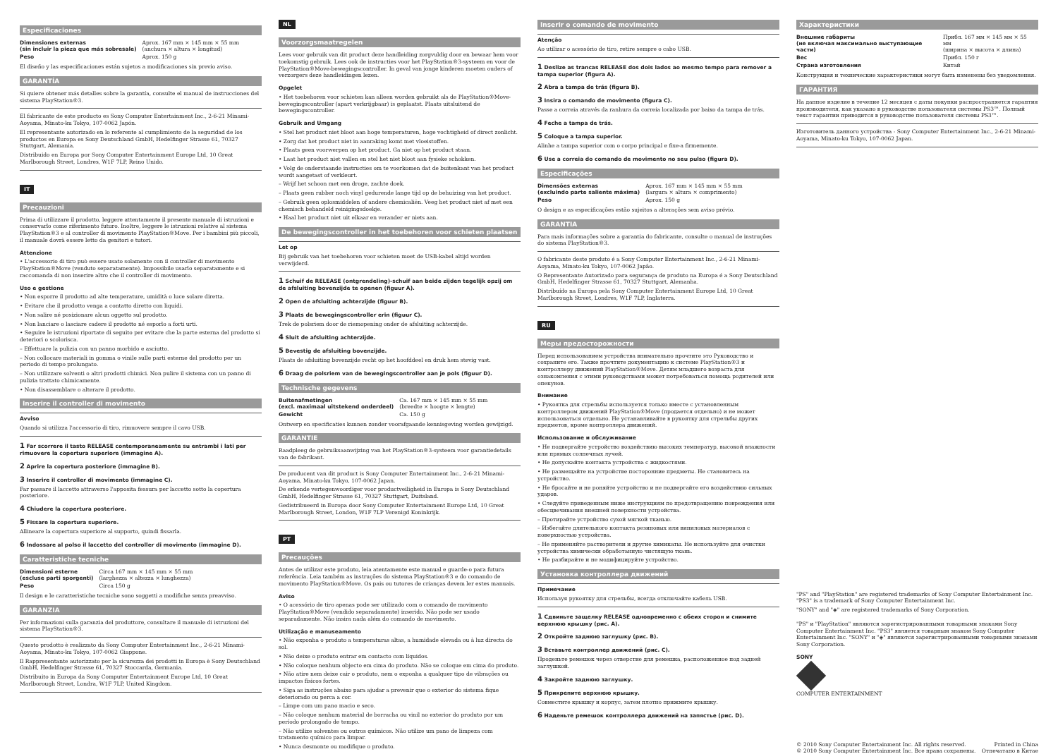Especificaciones
| Dimensiones externas (sin incluir la pieza que más sobresale) | Aprox. 167 mm × 145 mm × 55 mm (anchura × altura × longitud) |
| Peso | Aprox. 150 g |
El diseño y las especificaciones están sujetos a modificaciones sin previo aviso.
GARANTÍA
Si quiere obtener más detalles sobre la garantía, consulte el manual de instrucciones del sistema PlayStation®3.
El fabricante de este producto es Sony Computer Entertainment Inc., 2-6-21 Minami-Aoyama, Minato-ku Tokyo, 107-0062 Japón.
El representante autorizado en lo referente al cumplimiento de la seguridad de los productos en Europa es Sony Deutschland GmbH, Hedelfinger Strasse 61, 70327 Stuttgart, Alemania.
Distribuido en Europa por Sony Computer Entertainment Europe Ltd, 10 Great Marlborough Street, Londres, W1F 7LP, Reino Unido.
IT
Precauzioni
Prima di utilizzare il prodotto, leggere attentamente il presente manuale di istruzioni e conservarlo come riferimento futuro. Inoltre, leggere le istruzioni relative al sistema PlayStation®3 e al controller di movimento PlayStation®Move. Per i bambini più piccoli, il manuale dovrà essere letto da genitori e tutori.
Attenzione
• L'accessorio di tiro può essere usato solamente con il controller di movimento PlayStation®Move (venduto separatamente). Impossibile usarlo separatamente e si raccomanda di non inserire altro che il controller di movimento.
Uso e gestione
• Non esporre il prodotto ad alte temperature, umidità o luce solare diretta.
• Evitare che il prodotto venga a contatto diretto con liquidi.
• Non salire né posizionare alcun oggetto sul prodotto.
• Non lanciare o lasciare cadere il prodotto né esporlo a forti urti.
• Seguire le istruzioni riportate di seguito per evitare che la parte esterna del prodotto si deteriori o scolorisca.
– Effettuare la pulizia con un panno morbido e asciutto.
– Non collocare materiali in gomma o vinile sulle parti esterne del prodotto per un periodo di tempo prolungato.
– Non utilizzare solventi o altri prodotti chimici. Non pulire il sistema con un panno di pulizia trattato chimicamente.
• Non disassemblare o alterare il prodotto.
Inserire il controller di movimento
Avviso
Quando si utilizza l'accessorio di tiro, rimuovere sempre il cavo USB.
1 Far scorrere il tasto RELEASE contemporaneamente su entrambi i lati per rimuovere la copertura superiore (immagine A).
2 Aprire la copertura posteriore (immagine B).
3 Inserire il controller di movimento (immagine C).
Far passare il laccetto attraverso l'apposita fessura per laccetto sotto la copertura posteriore.
4 Chiudere la copertura posteriore.
5 Fissare la copertura superiore.
Allineare la copertura superiore al supporto, quindi fissarla.
6 Indossare al polso il laccetto del controller di movimento (immagine D).
Caratteristiche tecniche
| Dimensioni esterne (escluse parti sporgenti) | Circa 167 mm × 145 mm × 55 mm (larghezza × altezza × lunghezza) |
| Peso | Circa 150 g |
Il design e le caratteristiche tecniche sono soggetti a modifiche senza preavviso.
GARANZIA
Per informazioni sulla garanzia del produttore, consultare il manuale di istruzioni del sistema PlayStation®3.
Questo prodotto è realizzato da Sony Computer Entertainment Inc., 2-6-21 Minami-Aoyama, Minato-ku Tokyo, 107-0062 Giappone.
Il Rappresentante autorizzato per la sicurezza dei prodotti in Europa è Sony Deutschland GmbH, Hedelfinger Strasse 61, 70327 Stoccarda, Germania.
Distribuito in Europa da Sony Computer Entertainment Europe Ltd, 10 Great Marlborough Street, Londra, W1F 7LP, United Kingdom.
NL
Voorzorgsmaatregelen
Lees voor gebruik van dit product deze handleiding zorgvuldig door en bewaar hem voor toekomstig gebruik. Lees ook de instructies voor het PlayStation®3-systeem en voor de PlayStation®Move-bewegingscontroller. In geval van jonge kinderen moeten ouders of verzorgers deze handleidingen lezen.
Opgelet
• Het toebehoren voor schieten kan alleen worden gebruikt als de PlayStation®Move-bewegingscontroller (apart verkrijgbaar) is geplaatst. Plaats uitsluitend de bewegingscontroller.
Gebruik and Umgang
• Stel het product niet bloot aan hoge temperaturen, hoge vochtigheid of direct zonlicht.
• Zorg dat het product niet in aanraking komt met vloeistoffen.
• Plaats geen voorwerpen op het product. Ga niet op het product staan.
• Laat het product niet vallen en stel het niet bloot aan fysieke schokken.
• Volg de onderstaande instructies om te voorkomen dat de buitenkant van het product wordt aangetast of verkleurt.
– Wrijf het schoon met een droge, zachte doek.
– Plaats geen rubber noch vinyl gedurende lange tijd op de behuizing van het product.
– Gebruik geen oplosmiddelen of andere chemicaliën. Veeg het product niet af met een chemisch behandeld reinigingsdoekje.
• Haal het product niet uit elkaar en verander er niets aan.
De bewegingscontroller in het toebehoren voor schieten plaatsen
Let op
Bij gebruik van het toebehoren voor schieten moet de USB-kabel altijd worden verwijderd.
1 Schuif de RELEASE (ontgrendeling)-schuif aan beide zijden tegelijk opzij om de afsluiting bovenzijde te openen (figuur A).
2 Open de afsluiting achterzijde (figuur B).
3 Plaats de bewegingscontroller erin (figuur C).
Trek de polsriem door de riemopening onder de afsluiting achterzijde.
4 Sluit de afsluiting achterzijde.
5 Bevestig de afsluiting bovenzijde.
Plaats de afsluiting bovenzijde recht op het hoofddeel en druk hem stevig vast.
6 Draag de polsriem van de bewegingscontroller aan je pols (figuur D).
Technische gegevens
| Buitenafmetingen (excl. maximaal uitstekend onderdeel) | Ca. 167 mm × 145 mm × 55 mm (breedte × hoogte × lengte) |
| Gewicht | Ca. 150 g |
Ontwerp en specificaties kunnen zonder voorafgaande kennisgeving worden gewijzigd.
GARANTIE
Raadpleeg de gebruiksaanwijzing van het PlayStation®3-systeem voor garantiedetails van de fabrikant.
De producent van dit product is Sony Computer Entertainment Inc., 2-6-21 Minami-Aoyama, Minato-ku Tokyo, 107-0062 Japan.
De erkende vertegenwoordiger voor productveiligheid in Europa is Sony Deutschland GmbH, Hedelfinger Strasse 61, 70327 Stuttgart, Duitsland.
Gedistribueerd in Europa door Sony Computer Entertainment Europe Ltd, 10 Great Marlborough Street, London, W1F 7LP Verenigd Koninkrijk.
PT
Precauções
Antes de utilizar este produto, leia atentamente este manual e guarde-o para futura referência. Leia também as instruções do sistema PlayStation®3 e do comando de movimento PlayStation®Move. Os pais ou tutores de crianças devem ler estes manuais.
Aviso
• O acessório de tiro apenas pode ser utilizado com o comando de movimento PlayStation®Move (vendido separadamente) inserido. Não pode ser usado separadamente. Não insira nada além do comando de movimento.
Utilização e manuseamento
• Não exponha o produto a temperaturas altas, a humidade elevada ou à luz directa do sol.
• Não deixe o produto entrar em contacto com líquidos.
• Não coloque nenhum objecto em cima do produto. Não se coloque em cima do produto.
• Não atire nem deixe cair o produto, nem o exponha a qualquer tipo de vibrações ou impactos físicos fortes.
• Siga as instruções abaixo para ajudar a prevenir que o exterior do sistema fique deteriorado ou perca a cor.
– Limpe com um pano macio e seco.
– Não coloque nenhum material de borracha ou vinil no exterior do produto por um período prolongado de tempo.
– Não utilize solventes ou outros químicos. Não utilize um pano de limpeza com tratamento químico para limpar.
• Nunca desmonte ou modifique o produto.
Inserir o comando de movimento
Atenção
Ao utilizar o acessório de tiro, retire sempre o cabo USB.
1 Deslize as trancas RELEASE dos dois lados ao mesmo tempo para remover a tampa superior (figura A).
2 Abra a tampa de trás (figura B).
3 Insira o comando de movimento (figura C).
Passe a correia através da ranhura da correia localizada por baixo da tampa de trás.
4 Feche a tampa de trás.
5 Coloque a tampa superior.
Alinhe a tampa superior com o corpo principal e fixe-a firmemente.
6 Use a correia do comando de movimento no seu pulso (figura D).
Especificações
| Dimensões externas (excluindo parte saliente máxima) | Aprox. 167 mm × 145 mm × 55 mm (largura × altura × comprimento) |
| Peso | Aprox. 150 g |
O design e as especificações estão sujeitos a alterações sem aviso prévio.
GARANTIA
Para mais informações sobre a garantia do fabricante, consulte o manual de instruções do sistema PlayStation®3.
O fabricante deste produto é a Sony Computer Entertainment Inc., 2-6-21 Minami-Aoyama, Minato-ku Tokyo, 107-0062 Japão.
O Representante Autorizado para segurança de produto na Europa é a Sony Deutschland GmbH, Hedelfinger Strasse 61, 70327 Stuttgart, Alemanha.
Distribuído na Europa pela Sony Computer Entertainment Europe Ltd, 10 Great Marlborough Street, Londres, W1F 7LP, Inglaterra.
RU
Меры предосторожности
Перед использованием устройства внимательно прочтите это Руководство и сохраните его. Также прочтите документацию к системе PlayStation®3 и контроллеру движений PlayStation®Move. Детям младшего возраста для ознакомления с этими руководствами может потребоваться помощь родителей или опекунов.
Внимание
• Рукоятка для стрельбы используется только вместе с установленным контроллером движений PlayStation®Move (продается отдельно) и не может использоваться отдельно. Не устанавливайте в рукоятку для стрельбы других предметов, кроме контроллера движений.
Использование и обслуживание
• Не подвергайте устройство воздействию высоких температур, высокой влажности или прямых солнечных лучей.
• Не допускайте контакта устройства с жидкостями.
• Не размещайте на устройстве посторонние предметы. Не становитесь на устройство.
• Не бросайте и не роняйте устройство и не подвергайте его воздействию сильных ударов.
• Следуйте приведенным ниже инструкциям по предотвращению повреждения или обесцвечивания внешней поверхности устройства.
– Протирайте устройство сухой мягкой тканью.
– Избегайте длительного контакта резиновых или виниловых материалов с поверхностью устройства.
– Не применяйте растворители и другие химикаты. Не используйте для очистки устройства химически обработанную чистящую ткань.
• Не разбирайте и не модифицируйте устройство.
Установка контроллера движений
Примечание
Используя рукоятку для стрельбы, всегда отключайте кабель USB.
1 Сдвиньте защелку RELEASE одновременно с обеих сторон и снимите верхнюю крышку (рис. A).
2 Откройте заднюю заглушку (рис. B).
3 Вставьте контроллер движений (рис. C).
Проденьте ремешок через отверстие для ремешка, расположенное под задней заглушкой.
4 Закройте заднюю заглушку.
5 Прикрепите верхнюю крышку.
Совместите крышку и корпус, затем плотно прижмите крышку.
6 Наденьте ремешок контроллера движений на запястье (рис. D).
Характеристики
| Внешние габариты (не включая максимально выступающие части) | Прибл. 167 мм × 145 мм × 55 мм (ширина × высота × длина) |
| Вес | Прибл. 150 г |
| Страна изготовления | Китай |
Конструкция и технические характеристики могут быть изменены без уведомления.
ГАРАНТИЯ
На данное изделие в течение 12 месяцев с даты покупки распространяется гарантия производителя, как указано в руководстве пользователя системы PS3™. Полный текст гарантии приводится в руководстве пользователя системы PS3™.
Изготовитель данного устройства - Sony Computer Entertainment Inc., 2-6-21 Minami-Aoyama, Minato-ku Tokyo, 107-0062 Japan.
"PS" and "PlayStation" are registered trademarks of Sony Computer Entertainment Inc. "PS3" is a trademark of Sony Computer Entertainment Inc.
"SONY" and "◈" are registered trademarks of Sony Corporation.
"PS" и "PlayStation" являются зарегистрированными товарными знаками Sony Computer Entertainment Inc. "PS3" является товарным знаком Sony Computer Entertainment Inc. "SONY" и "◈" являются зарегистрированными товарными знаками Sony Corporation.
SONY
COMPUTER ENTERTAINMENT
© 2010 Sony Computer Entertainment Inc. All rights reserved. Printed in China
© 2010 Sony Computer Entertainment Inc. Все права сохранены. Отпечатано в Китае